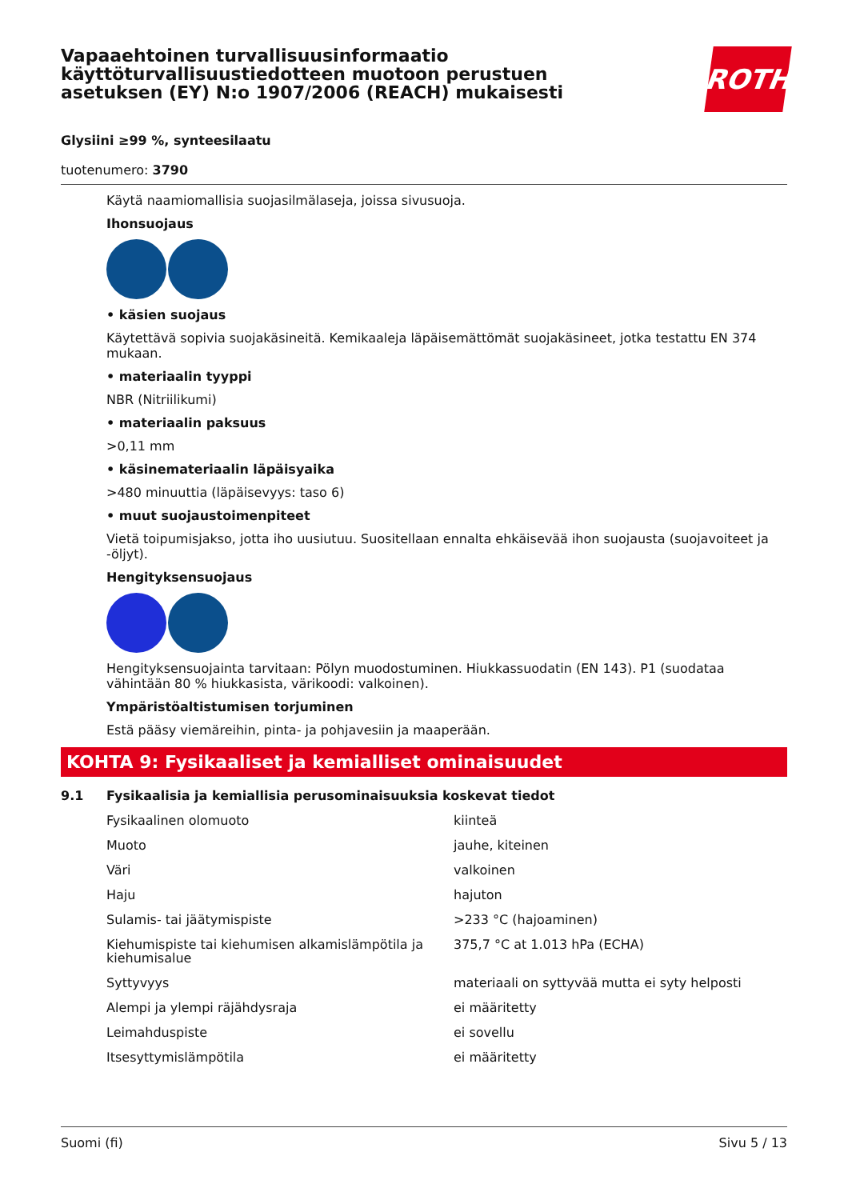Vapaaehtoinen turvallisuusinformaatio
käyttöturvallisuustiedotteen muotoon perustuen
asetuksen (EY) N:o 1907/2006 (REACH) mukaisesti
ROTH
Glysiini ≥99 %, synteesilaatu
tuotenumero: 3790
Käytä naamiomallisia suojasilmälaseja, joissa sivusuoja.
Ihonsuojaus
• käsien suojaus
Käytettävä sopivia suojakäsineitä. Kemikaaleja läpäisemättömät suojakäsineet, jotka testattu EN 374 mukaan.
• materiaalin tyyppi
NBR (Nitriilikumi)
• materiaalin paksuus
>0,11 mm
• käsinemateriaalin läpäisyaika
>480 minuuttia (läpäisevyys: taso 6)
• muut suojaustoimenpiteet
Vietä toipumisjakso, jotta iho uusiutuu. Suositellaan ennalta ehkäisevää ihon suojausta (suojavoiteet ja -öljyt).
Hengityksensuojaus
Hengityksensuojainta tarvitaan: Pölyn muodostuminen. Hiukkassuodatin (EN 143). P1 (suodataa vähintään 80 % hiukkasista, värikoodi: valkoinen).
Ympäristöaltistumisen torjuminen
Estä pääsy viemäreihin, pinta- ja pohjavesiin ja maaperään.
KOHTA 9: Fysikaaliset ja kemialliset ominaisuudet
9.1 Fysikaalisia ja kemiallisia perusominaisuuksia koskevat tiedot
| Fysikaalinen olomuoto | kiinteä |
| Muoto | jauhe, kiteinen |
| Väri | valkoinen |
| Haju | hajuton |
| Sulamis- tai jäätymispiste | >233 °C (hajoaminen) |
| Kiehumispiste tai kiehumisen alkamislämpötila ja kiehumisalue | 375,7 °C at 1.013 hPa (ECHA) |
| Syttyvyys | materiaali on syttyvää mutta ei syty helposti |
| Alempi ja ylempi räjähdysraja | ei määritetty |
| Leimahduspiste | ei sovellu |
| Itsesyttymislämpötila | ei määritetty |
Suomi (fi) Sivu 5 / 13